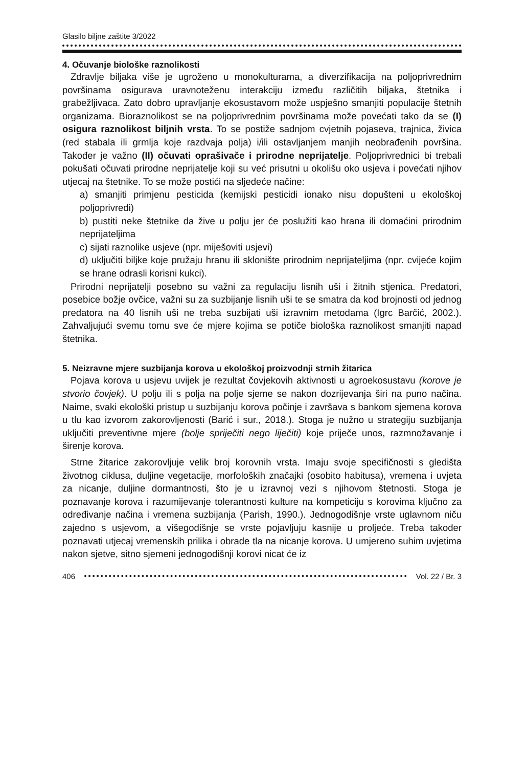Glasilo biljne zaštite 3/2022
4. Očuvanje biološke raznolikosti
Zdravlje biljaka više je ugroženo u monokulturama, a diverzifikacija na poljoprivrednim površinama osigurava uravnoteženu interakciju između različitih biljaka, štetnika i grabežljivaca. Zato dobro upravljanje ekosustavom može uspješno smanjiti populacije štetnih organizama. Bioraznolikost se na poljoprivrednim površinama može povećati tako da se (I) osigura raznolikost biljnih vrsta. To se postiže sadnjom cvjetnih pojaseva, trajnica, živica (red stabala ili grmlja koje razdvaja polja) i/ili ostavljanjem manjih neobrađenih površina. Također je važno (II) očuvati oprašivače i prirodne neprijatelje. Poljoprivrednici bi trebali pokušati očuvati prirodne neprijatelje koji su već prisutni u okolišu oko usjeva i povećati njihov utjecaj na štetnike. To se može postići na sljedeće načine:
a) smanjiti primjenu pesticida (kemijski pesticidi ionako nisu dopušteni u ekološkoj poljoprivredi)
b) pustiti neke štetnike da žive u polju jer će poslužiti kao hrana ili domaćini prirodnim neprijateljima
c) sijati raznolike usjeve (npr. miješoviti usjevi)
d) uključiti biljke koje pružaju hranu ili sklonište prirodnim neprijateljima (npr. cvijeće kojim se hrane odrasli korisni kukci).
Prirodni neprijatelji posebno su važni za regulaciju lisnih uši i žitnih stjenica. Predatori, posebice božje ovčice, važni su za suzbijanje lisnih uši te se smatra da kod brojnosti od jednog predatora na 40 lisnih uši ne treba suzbijati uši izravnim metodama (Igrc Barčić, 2002.). Zahvaljujući svemu tomu sve će mjere kojima se potiče biološka raznolikost smanjiti napad štetnika.
5. Neizravne mjere suzbijanja korova u ekološkoj proizvodnji strnih žitarica
Pojava korova u usjevu uvijek je rezultat čovjekovih aktivnosti u agroekosustavu (korove je stvorio čovjek). U polju ili s polja na polje sjeme se nakon dozrijevanja širi na puno načina. Naime, svaki ekološki pristup u suzbijanju korova počinje i završava s bankom sjemena korova u tlu kao izvorom zakorovljenosti (Barić i sur., 2018.). Stoga je nužno u strategiju suzbijanja uključiti preventivne mjere (bolje spriječiti nego liječiti) koje priječe unos, razmnožavanje i širenje korova.
Strne žitarice zakorovljuje velik broj korovnih vrsta. Imaju svoje specifičnosti s gledišta životnog ciklusa, duljine vegetacije, morfoloških značajki (osobito habitusa), vremena i uvjeta za nicanje, duljine dormantnosti, što je u izravnoj vezi s njihovom štetnosti. Stoga je poznavanje korova i razumijevanje tolerantnosti kulture na kompeticiju s korovima ključno za određivanje načina i vremena suzbijanja (Parish, 1990.). Jednogodišnje vrste uglavnom niču zajedno s usjevom, a višegodišnje se vrste pojavljuju kasnije u proljeće. Treba također poznavati utjecaj vremenskih prilika i obrade tla na nicanje korova. U umjereno suhim uvjetima nakon sjetve, sitno sjemeni jednogodišnji korovi nicat će iz
406 Vol. 22 / Br. 3